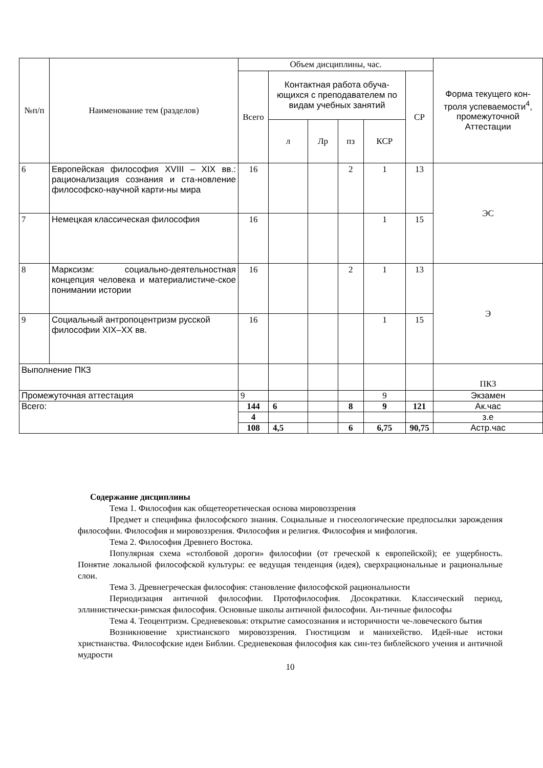| №п/п | Наименование тем (разделов) | Объем дисциплины, час. | | | | | | Форма текущего кон-троля успеваемости<sup>4</sup>, промежуточной Аттестации |
| --- | --- | --- | --- | --- | --- | --- | --- | --- |
| | | Всего | Контактная работа обуча-ющихся с преподавателем по видам учебных занятий | | | | СР | |
| | | | л | Лр | пз | КСР | | |
| 6 | Европейская философия XVIII – XIX вв.: рационализация сознания и ста-новление философско-научной карти-ны мира | 16 | | | 2 | 1 | 13 | ЭС |
| 7 | Немецкая классическая философия | 16 | | | | 1 | 15 | |
| 8 | Марксизм: социально-деятельностная концепция человека и материалистиче-ское понимании истории | 16 | | | 2 | 1 | 13 | Э |
| 9 | Социальный антропоцентризм русской философии XIX–XX вв. | 16 | | | | 1 | 15 | |
| Выполнение ПКЗ | | | | | | | | ПКЗ |
| Промежуточная аттестация | | 9 | | | | 9 | | Экзамен |
| Всего: | | 144 | 6 | | 8 | 9 | 121 | Ак.час |
| | | 4 | | | | | | з.е |
| | | 108 | 4,5 | | 6 | 6,75 | 90,75 | Астр.час |
Содержание дисциплины
Тема 1. Философия как общетеоретическая основа мировоззрения
Предмет и специфика философского знания. Социальные и гносеологические предпосылки зарождения философии. Философия и мировоззрения. Философия и религия. Философия и мифология.
Тема 2. Философия Древнего Востока.
Популярная схема «столбовой дороги» философии (от греческой к европейской); ее ущербность. Понятие локальной философской культуры: ее ведущая тенденция (идея), сверхрациональные и рациональные слои.
Тема 3. Древнегреческая философия: становление философской рациональности
Периодизация античной философии. Протофилософия. Досократики. Классический период, эллинистически-римская философия. Основные школы античной философии. Ан-тичные философы
Тема 4. Теоцентризм. Средневековья: открытие самосознания и историчности че-ловеческого бытия
Возникновение христианского мировоззрения. Гностицизм и манихейство. Идей-ные истоки христианства. Философские идеи Библии. Средневековая философия как син-тез библейского учения и античной мудрости
10